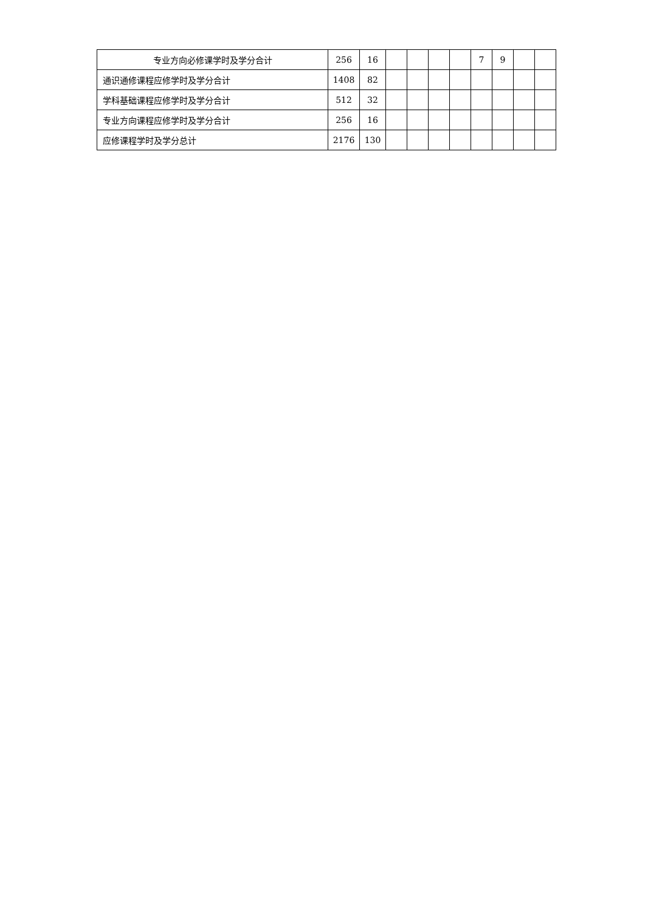| 专业方向必修课学时及学分合计 | 256 | 16 | | | | | 7 | 9 | | |
| 通识通修课程应修学时及学分合计 | 1408 | 82 | | | | | | | | |
| 学科基础课程应修学时及学分合计 | 512 | 32 | | | | | | | | |
| 专业方向课程应修学时及学分合计 | 256 | 16 | | | | | | | | |
| 应修课程学时及学分总计 | 2176 | 130 | | | | | | | | |